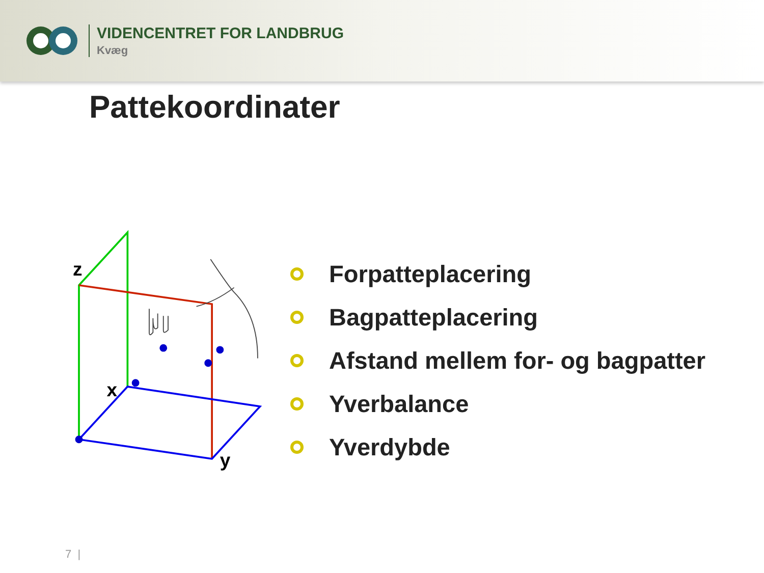VIDENCENTRET FOR LANDBRUG
Kvæg
Pattekoordinater
z
x
y
Forpatteplacering
Bagpatteplacering
Afstand mellem for- og bagpatter
Yverbalance
Yverdybde
7 |